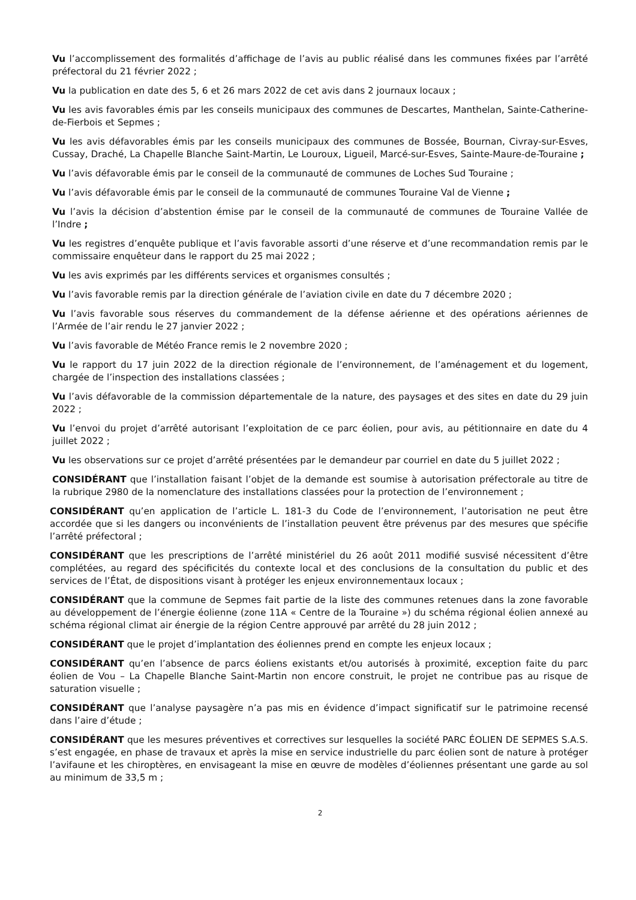Vu l’accomplissement des formalités d’affichage de l’avis au public réalisé dans les communes fixées par l’arrêté préfectoral du 21 février 2022 ;
Vu la publication en date des 5, 6 et 26 mars 2022 de cet avis dans 2 journaux locaux ;
Vu les avis favorables émis par les conseils municipaux des communes de Descartes, Manthelan, Sainte-Catherine-de-Fierbois et Sepmes ;
Vu les avis défavorables émis par les conseils municipaux des communes de Bossée, Bournan, Civray-sur-Esves, Cussay, Draché, La Chapelle Blanche Saint-Martin, Le Louroux, Ligueil, Marcé-sur-Esves, Sainte-Maure-de-Touraine ;
Vu l’avis défavorable émis par le conseil de la communauté de communes de Loches Sud Touraine ;
Vu l’avis défavorable émis par le conseil de la communauté de communes Touraine Val de Vienne ;
Vu l’avis la décision d’abstention émise par le conseil de la communauté de communes de Touraine Vallée de l’Indre ;
Vu les registres d’enquête publique et l’avis favorable assorti d’une réserve et d’une recommandation remis par le commissaire enquêteur dans le rapport du 25 mai 2022 ;
Vu les avis exprimés par les différents services et organismes consultés ;
Vu l’avis favorable remis par la direction générale de l’aviation civile en date du 7 décembre 2020 ;
Vu l’avis favorable sous réserves du commandement de la défense aérienne et des opérations aériennes de l’Armée de l’air rendu le 27 janvier 2022 ;
Vu l’avis favorable de Météo France remis le 2 novembre 2020 ;
Vu le rapport du 17 juin 2022 de la direction régionale de l’environnement, de l’aménagement et du logement, chargée de l’inspection des installations classées ;
Vu l’avis défavorable de la commission départementale de la nature, des paysages et des sites en date du 29 juin 2022 ;
Vu l’envoi du projet d’arrêté autorisant l’exploitation de ce parc éolien, pour avis, au pétitionnaire en date du 4 juillet 2022 ;
Vu les observations sur ce projet d’arrêté présentées par le demandeur par courriel en date du 5 juillet 2022 ;
CONSIDÉRANT que l’installation faisant l’objet de la demande est soumise à autorisation préfectorale au titre de la rubrique 2980 de la nomenclature des installations classées pour la protection de l’environnement ;
CONSIDÉRANT qu’en application de l’article L. 181-3 du Code de l’environnement, l’autorisation ne peut être accordée que si les dangers ou inconvénients de l’installation peuvent être prévenus par des mesures que spécifie l’arrêté préfectoral ;
CONSIDÉRANT que les prescriptions de l’arrêté ministériel du 26 août 2011 modifié susvisé nécessitent d’être complétées, au regard des spécificités du contexte local et des conclusions de la consultation du public et des services de l’État, de dispositions visant à protéger les enjeux environnementaux locaux ;
CONSIDÉRANT que la commune de Sepmes fait partie de la liste des communes retenues dans la zone favorable au développement de l’énergie éolienne (zone 11A « Centre de la Touraine ») du schéma régional éolien annexé au schéma régional climat air énergie de la région Centre approuvé par arrêté du 28 juin 2012 ;
CONSIDÉRANT que le projet d’implantation des éoliennes prend en compte les enjeux locaux ;
CONSIDÉRANT qu’en l’absence de parcs éoliens existants et/ou autorisés à proximité, exception faite du parc éolien de Vou – La Chapelle Blanche Saint-Martin non encore construit, le projet ne contribue pas au risque de saturation visuelle ;
CONSIDÉRANT que l’analyse paysagère n’a pas mis en évidence d’impact significatif sur le patrimoine recensé dans l’aire d’étude ;
CONSIDÉRANT que les mesures préventives et correctives sur lesquelles la société PARC ÉOLIEN DE SEPMES S.A.S. s’est engagée, en phase de travaux et après la mise en service industrielle du parc éolien sont de nature à protéger l’avifaune et les chiroptères, en envisageant la mise en œuvre de modèles d’éoliennes présentant une garde au sol au minimum de 33,5 m ;
2